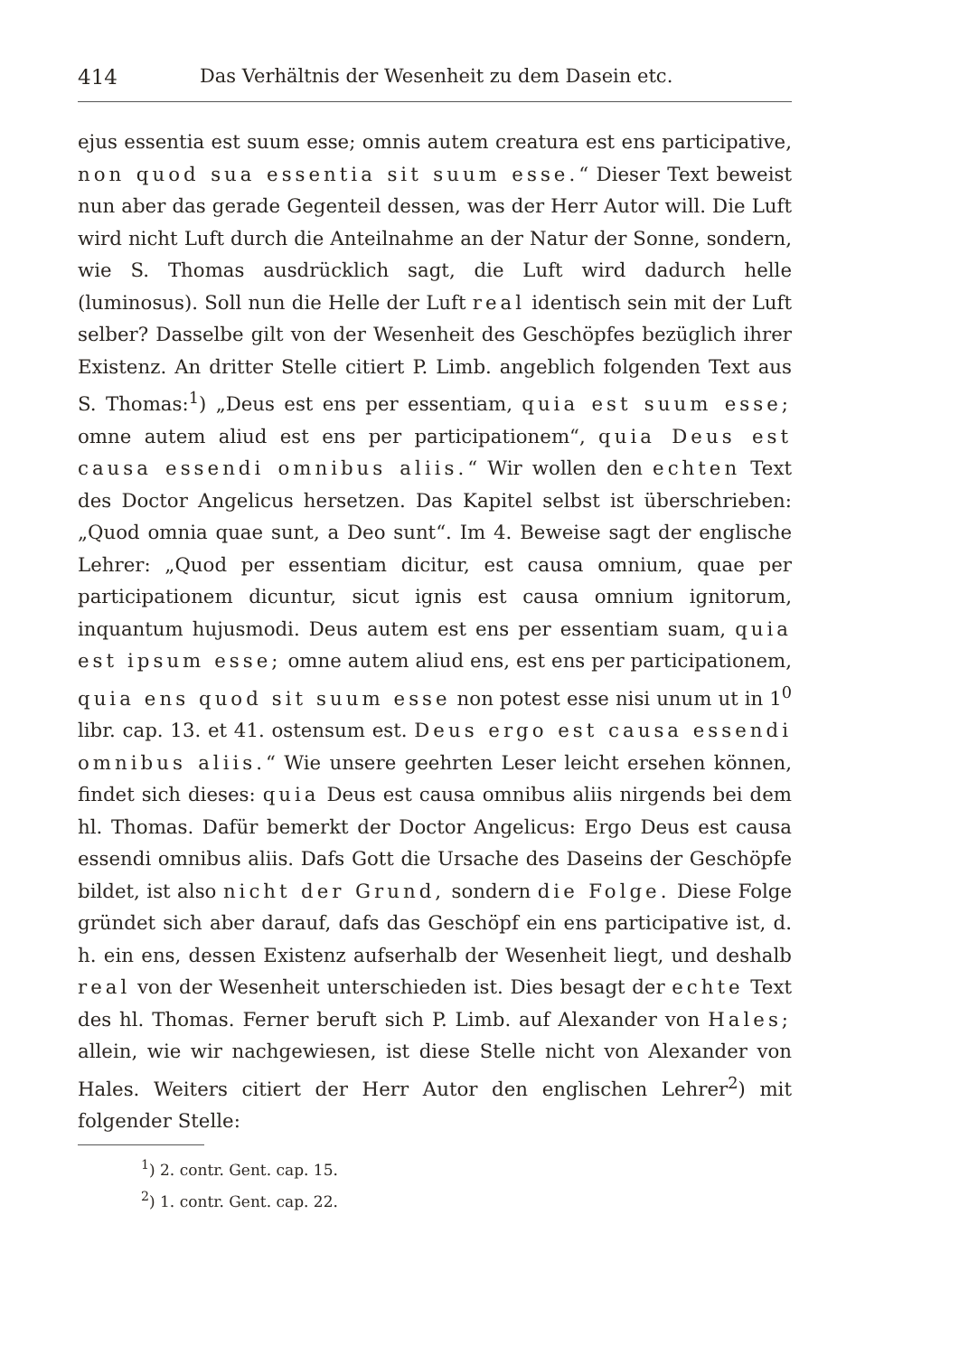414 Das Verhältnis der Wesenheit zu dem Dasein etc.
ejus essentia est suum esse; omnis autem creatura est ens participative, non quod sua essentia sit suum esse.“ Dieser Text beweist nun aber das gerade Gegenteil dessen, was der Herr Autor will. Die Luft wird nicht Luft durch die Anteilnahme an der Natur der Sonne, sondern, wie S. Thomas ausdrücklich sagt, die Luft wird dadurch helle (luminosus). Soll nun die Helle der Luft real identisch sein mit der Luft selber? Dasselbe gilt von der Wesenheit des Geschöpfes bezüglich ihrer Existenz. An dritter Stelle citiert P. Limb. angeblich folgenden Text aus S. Thomas:<sup>1</sup>) „Deus est ens per essentiam, quia est suum esse; omne autem aliud est ens per participationem“, quia Deus est causa essendi omnibus aliis.“ Wir wollen den echten Text des Doctor Angelicus hersetzen. Das Kapitel selbst ist überschrieben: „Quod omnia quae sunt, a Deo sunt“. Im 4. Beweise sagt der englische Lehrer: „Quod per essentiam dicitur, est causa omnium, quae per participationem dicuntur, sicut ignis est causa omnium ignitorum, inquantum hujusmodi. Deus autem est ens per essentiam suam, quia est ipsum esse; omne autem aliud ens, est ens per participationem, quia ens quod sit suum esse non potest esse nisi unum ut in 1<sup>0</sup> libr. cap. 13. et 41. ostensum est. Deus ergo est causa essendi omnibus aliis.“ Wie unsere geehrten Leser leicht ersehen können, findet sich dieses: quia Deus est causa omnibus aliis nirgends bei dem hl. Thomas. Dafür bemerkt der Doctor Angelicus: Ergo Deus est causa essendi omnibus aliis. Dafs Gott die Ursache des Daseins der Geschöpfe bildet, ist also nicht der Grund, sondern die Folge. Diese Folge gründet sich aber darauf, dafs das Geschöpf ein ens participative ist, d. h. ein ens, dessen Existenz aufserhalb der Wesenheit liegt, und deshalb real von der Wesenheit unterschieden ist. Dies besagt der echte Text des hl. Thomas. Ferner beruft sich P. Limb. auf Alexander von Hales; allein, wie wir nachgewiesen, ist diese Stelle nicht von Alexander von Hales. Weiters citiert der Herr Autor den englischen Lehrer<sup>2</sup>) mit folgender Stelle:
<sup>1</sup>) 2. contr. Gent. cap. 15.
<sup>2</sup>) 1. contr. Gent. cap. 22.